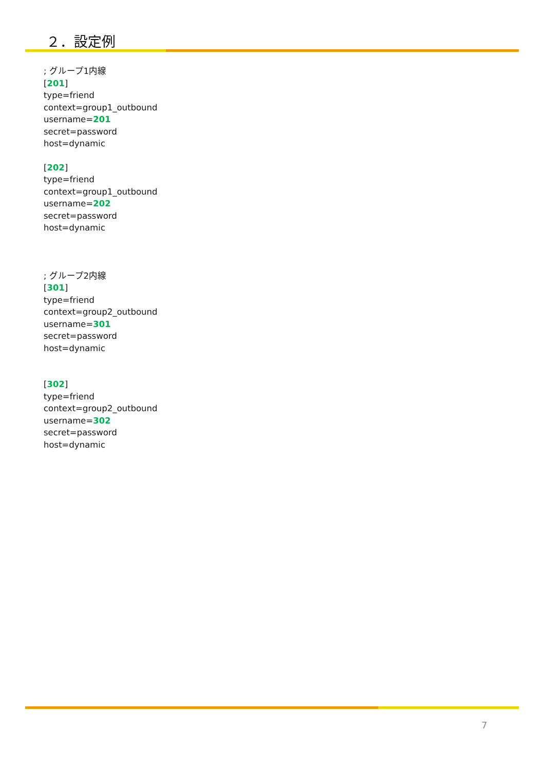２．設定例
; グループ1内線
[201]
type=friend
context=group1_outbound
username=201
secret=password
host=dynamic
[202]
type=friend
context=group1_outbound
username=202
secret=password
host=dynamic
; グループ2内線
[301]
type=friend
context=group2_outbound
username=301
secret=password
host=dynamic
[302]
type=friend
context=group2_outbound
username=302
secret=password
host=dynamic
7